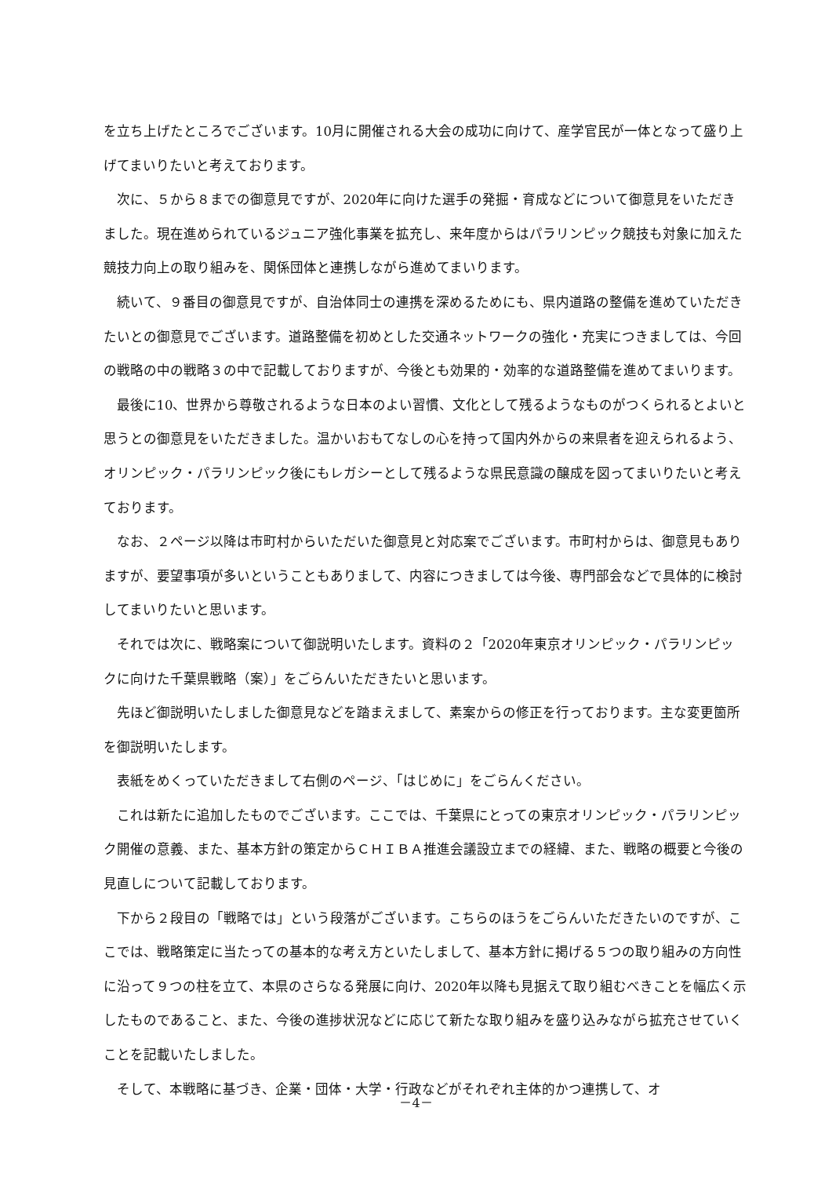を立ち上げたところでございます。10月に開催される大会の成功に向けて、産学官民が一体となって盛り上げてまいりたいと考えております。
次に、５から８までの御意見ですが、2020年に向けた選手の発掘・育成などについて御意見をいただきました。現在進められているジュニア強化事業を拡充し、来年度からはパラリンピック競技も対象に加えた競技力向上の取り組みを、関係団体と連携しながら進めてまいります。
続いて、９番目の御意見ですが、自治体同士の連携を深めるためにも、県内道路の整備を進めていただきたいとの御意見でございます。道路整備を初めとした交通ネットワークの強化・充実につきましては、今回の戦略の中の戦略３の中で記載しておりますが、今後とも効果的・効率的な道路整備を進めてまいります。
最後に10、世界から尊敬されるような日本のよい習慣、文化として残るようなものがつくられるとよいと思うとの御意見をいただきました。温かいおもてなしの心を持って国内外からの来県者を迎えられるよう、オリンピック・パラリンピック後にもレガシーとして残るような県民意識の醸成を図ってまいりたいと考えております。
なお、２ページ以降は市町村からいただいた御意見と対応案でございます。市町村からは、御意見もありますが、要望事項が多いということもありまして、内容につきましては今後、専門部会などで具体的に検討してまいりたいと思います。
それでは次に、戦略案について御説明いたします。資料の２「2020年東京オリンピック・パラリンピックに向けた千葉県戦略（案）」をごらんいただきたいと思います。
先ほど御説明いたしました御意見などを踏まえまして、素案からの修正を行っております。主な変更箇所を御説明いたします。
表紙をめくっていただきまして右側のページ、「はじめに」をごらんください。
これは新たに追加したものでございます。ここでは、千葉県にとっての東京オリンピック・パラリンピック開催の意義、また、基本方針の策定からＣＨＩＢＡ推進会議設立までの経緯、また、戦略の概要と今後の見直しについて記載しております。
下から２段目の「戦略では」という段落がございます。こちらのほうをごらんいただきたいのですが、ここでは、戦略策定に当たっての基本的な考え方といたしまして、基本方針に掲げる５つの取り組みの方向性に沿って９つの柱を立て、本県のさらなる発展に向け、2020年以降も見据えて取り組むべきことを幅広く示したものであること、また、今後の進捗状況などに応じて新たな取り組みを盛り込みながら拡充させていくことを記載いたしました。
そして、本戦略に基づき、企業・団体・大学・行政などがそれぞれ主体的かつ連携して、オ
－4－